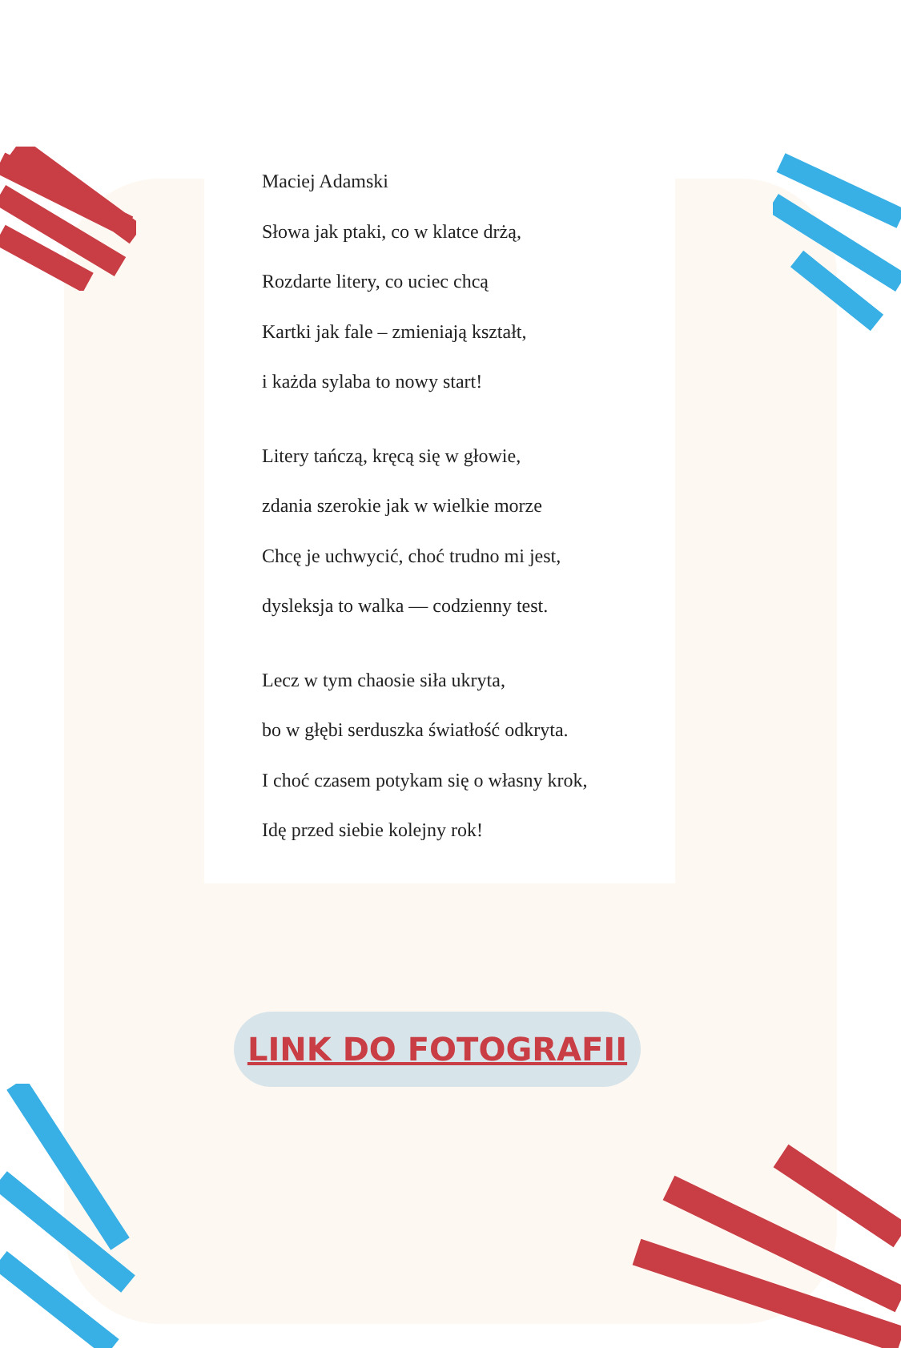Maciej Adamski
Słowa jak ptaki, co w klatce drżą,
Rozdarte litery, co uciec chcą
Kartki jak fale – zmieniają kształt,
i każda sylaba to nowy start!
Litery tańczą, kręcą się w głowie,
zdania szerokie jak w wielkie morze
Chcę je uchwycić, choć trudno mi jest,
dysleksja to walka — codzienny test.
Lecz w tym chaosie siła ukryta,
bo w głębi serduszka światłość odkryta.
I choć czasem potykam się o własny krok,
Idę przed siebie kolejny rok!
LINK DO FOTOGRAFII